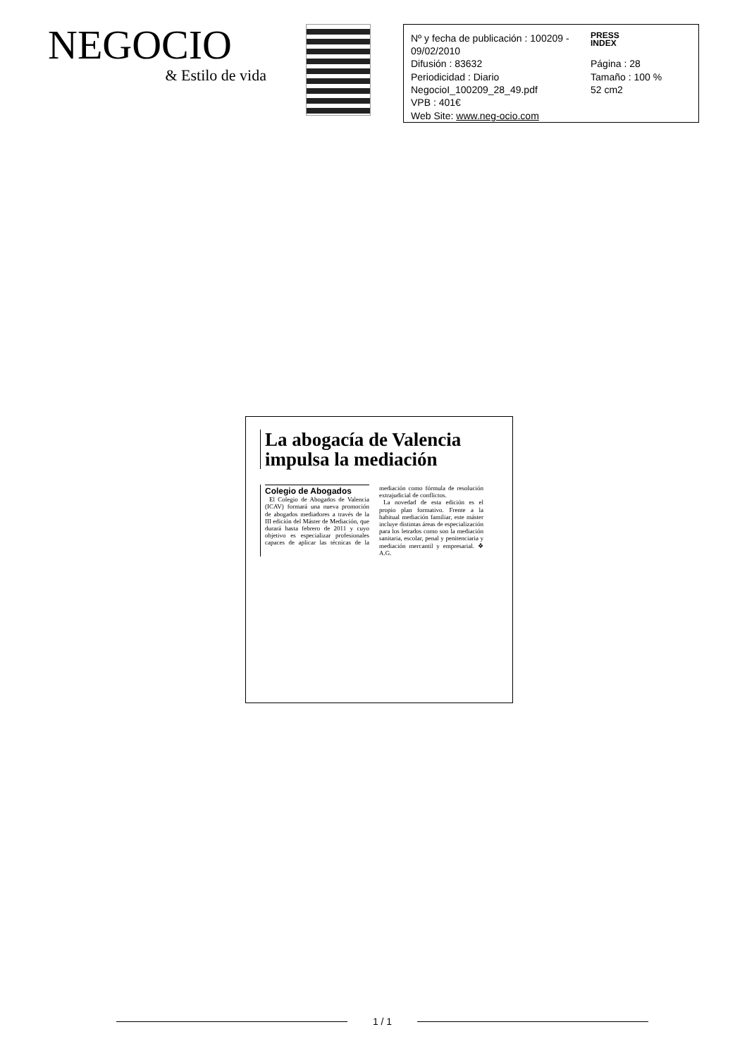NEGOCIO
& Estilo de vida
Nº y fecha de publicación : 100209 - 09/02/2010
PRESS
INDEX
Difusión : 83632
Página : 28
Periodicidad : Diario
Tamaño : 100 %
NegocioI_100209_28_49.pdf
52 cm2
VPB : 401€
Web Site: www.neg-ocio.com
La abogacía de Valencia impulsa la mediación
Colegio de Abogados
El Colegio de Abogados de Valencia (ICAV) formará una nueva promoción de abogados mediadores a través de la III edición del Máster de Mediación, que durará hasta febrero de 2011 y cuyo objetivo es especializar profesionales capaces de aplicar las técnicas de la mediación como fórmula de resolución extrajudicial de conflictos.
La novedad de esta edición es el propio plan formativo. Frente a la habitual mediación familiar, este máster incluye distintas áreas de especialización para los letrados como son la mediación sanitaria, escolar, penal y penitenciaria y mediación mercantil y empresarial. ❖ A.G.
1 / 1